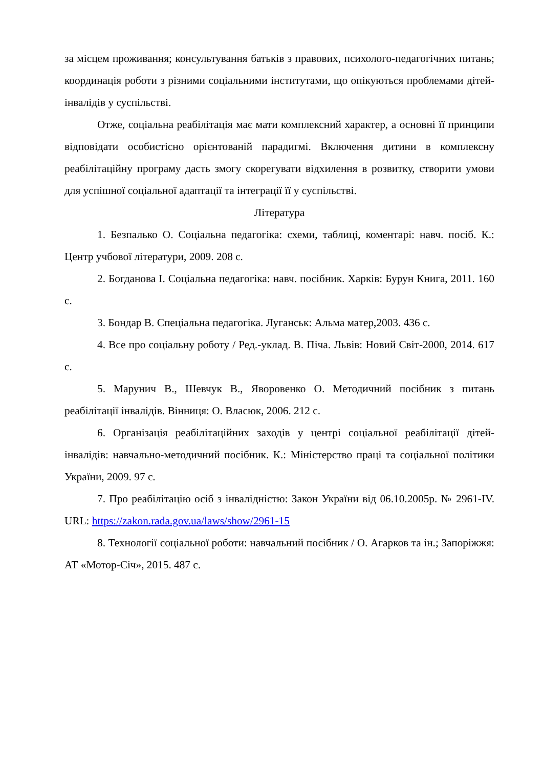за місцем проживання; консультування батьків з правових, психолого-педагогічних питань; координація роботи з різними соціальними інститутами, що опікуються проблемами дітей-інвалідів у суспільстві.
Отже, соціальна реабілітація має мати комплексний характер, а основні її принципи відповідати особистісно орієнтованій парадигмі. Включення дитини в комплексну реабілітаційну програму дасть змогу скорегувати відхилення в розвитку, створити умови для успішної соціальної адаптації та інтеграції її у суспільстві.
Література
1. Безпалько О. Соціальна педагогіка: схеми, таблиці, коментарі: навч. посіб. К.: Центр учбової літератури, 2009. 208 с.
2. Богданова І. Соціальна педагогіка: навч. посібник. Харків: Бурун Книга, 2011. 160 с.
3. Бондар В. Спеціальна педагогіка. Луганськ: Альма матер,2003. 436 с.
4. Все про соціальну роботу / Ред.-уклад. В. Піча. Львів: Новий Світ-2000, 2014. 617 с.
5. Марунич В., Шевчук В., Яворовенко О. Методичний посібник з питань реабілітації інвалідів. Вінниця: О. Власюк, 2006. 212 с.
6. Організація реабілітаційних заходів у центрі соціальної реабілітації дітей-інвалідів: навчально-методичний посібник. К.: Міністерство праці та соціальної політики України, 2009. 97 с.
7. Про реабілітацію осіб з інвалідністю: Закон України від 06.10.2005р. № 2961-IV. URL: https://zakon.rada.gov.ua/laws/show/2961-15
8. Технології соціальної роботи: навчальний посібник / О. Агарков та ін.; Запоріжжя: АТ «Мотор-Січ», 2015. 487 с.